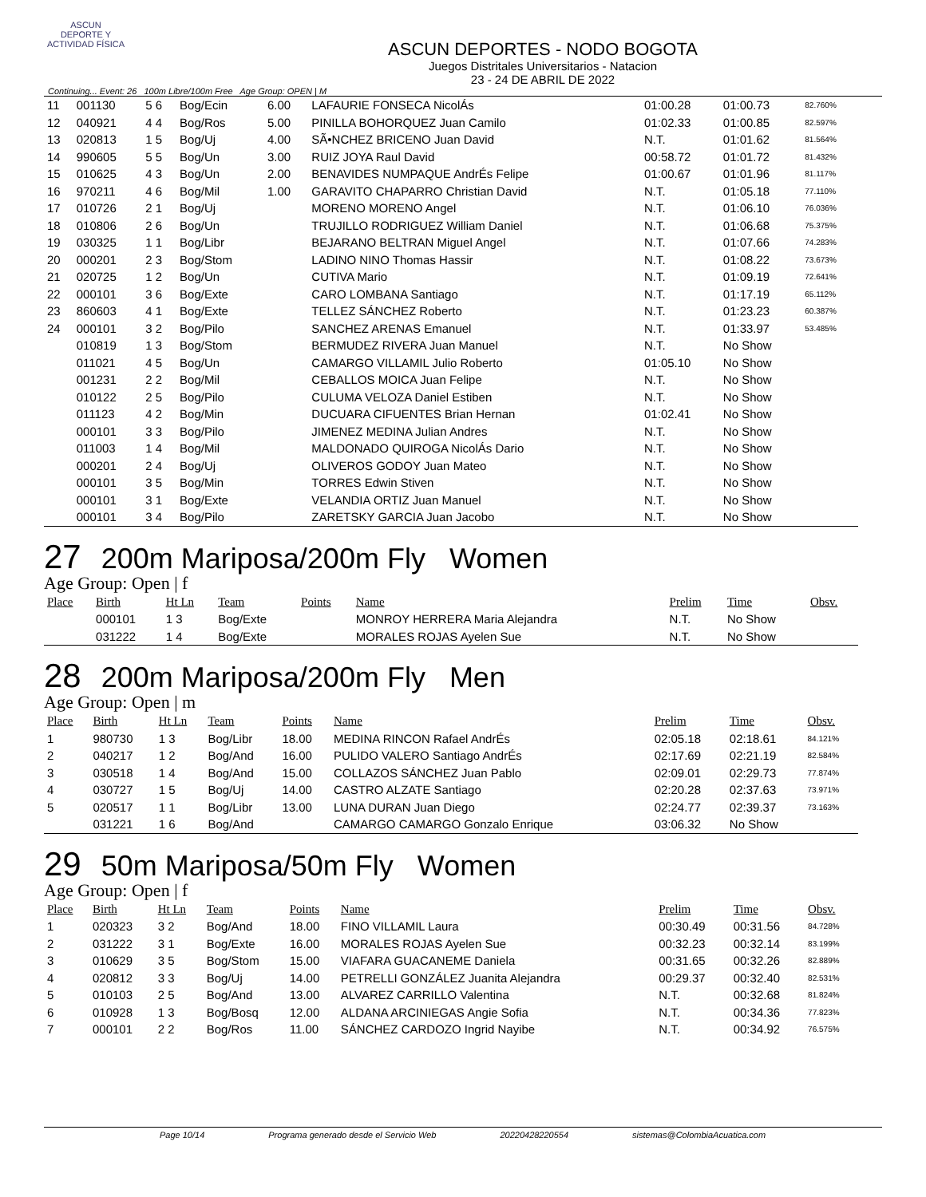ASCUN
DEPORTE Y ACTIVIDAD FÍSICA
ASCUN DEPORTES - NODO BOGOTA
Juegos Distritales Universitarios - Natacion
23 - 24 DE ABRIL DE 2022
Continuing... Event: 26 100m Libre/100m Free Age Group: OPEN | M
| 11 | 001130 | 5 6 | Bog/Ecin | 6.00 | LAFAURIE FONSECA NicolÁs | 01:00.28 | 01:00.73 | 82.760% |
| 12 | 040921 | 4 4 | Bog/Ros | 5.00 | PINILLA BOHORQUEZ Juan Camilo | 01:02.33 | 01:00.85 | 82.597% |
| 13 | 020813 | 1 5 | Bog/Uj | 4.00 | SÃ•NCHEZ BRICENO Juan David | N.T. | 01:01.62 | 81.564% |
| 14 | 990605 | 5 5 | Bog/Un | 3.00 | RUIZ JOYA Raul David | 00:58.72 | 01:01.72 | 81.432% |
| 15 | 010625 | 4 3 | Bog/Un | 2.00 | BENAVIDES NUMPAQUE AndrÉs Felipe | 01:00.67 | 01:01.96 | 81.117% |
| 16 | 970211 | 4 6 | Bog/Mil | 1.00 | GARAVITO CHAPARRO Christian David | N.T. | 01:05.18 | 77.110% |
| 17 | 010726 | 2 1 | Bog/Uj | | MORENO MORENO Angel | N.T. | 01:06.10 | 76.036% |
| 18 | 010806 | 2 6 | Bog/Un | | TRUJILLO RODRIGUEZ William Daniel | N.T. | 01:06.68 | 75.375% |
| 19 | 030325 | 1 1 | Bog/Libr | | BEJARANO BELTRAN Miguel Angel | N.T. | 01:07.66 | 74.283% |
| 20 | 000201 | 2 3 | Bog/Stom | | LADINO NINO Thomas Hassir | N.T. | 01:08.22 | 73.673% |
| 21 | 020725 | 1 2 | Bog/Un | | CUTIVA Mario | N.T. | 01:09.19 | 72.641% |
| 22 | 000101 | 3 6 | Bog/Exte | | CARO LOMBANA Santiago | N.T. | 01:17.19 | 65.112% |
| 23 | 860603 | 4 1 | Bog/Exte | | TELLEZ SÁNCHEZ Roberto | N.T. | 01:23.23 | 60.387% |
| 24 | 000101 | 3 2 | Bog/Pilo | | SANCHEZ ARENAS Emanuel | N.T. | 01:33.97 | 53.485% |
| | 010819 | 1 3 | Bog/Stom | | BERMUDEZ RIVERA Juan Manuel | N.T. | No Show | |
| | 011021 | 4 5 | Bog/Un | | CAMARGO VILLAMIL Julio Roberto | 01:05.10 | No Show | |
| | 001231 | 2 2 | Bog/Mil | | CEBALLOS MOICA Juan Felipe | N.T. | No Show | |
| | 010122 | 2 5 | Bog/Pilo | | CULUMA VELOZA Daniel Estiben | N.T. | No Show | |
| | 011123 | 4 2 | Bog/Min | | DUCUARA CIFUENTES Brian Hernan | 01:02.41 | No Show | |
| | 000101 | 3 3 | Bog/Pilo | | JIMENEZ MEDINA Julian Andres | N.T. | No Show | |
| | 011003 | 1 4 | Bog/Mil | | MALDONADO QUIROGA NicolÁs Dario | N.T. | No Show | |
| | 000201 | 2 4 | Bog/Uj | | OLIVEROS GODOY Juan Mateo | N.T. | No Show | |
| | 000101 | 3 5 | Bog/Min | | TORRES Edwin Stiven | N.T. | No Show | |
| | 000101 | 3 1 | Bog/Exte | | VELANDIA ORTIZ Juan Manuel | N.T. | No Show | |
| | 000101 | 3 4 | Bog/Pilo | | ZARETSKY GARCIA Juan Jacobo | N.T. | No Show | |
27 200m Mariposa/200m Fly Women
Age Group: Open | f
| Place | Birth | Ht Ln | Team | Points | Name | Prelim | Time | Obsv. |
| --- | --- | --- | --- | --- | --- | --- | --- | --- |
| | 000101 | 1 3 | Bog/Exte | | MONROY HERRERA Maria Alejandra | N.T. | No Show | |
| | 031222 | 1 4 | Bog/Exte | | MORALES ROJAS Ayelen Sue | N.T. | No Show | |
28 200m Mariposa/200m Fly Men
Age Group: Open | m
| Place | Birth | Ht Ln | Team | Points | Name | Prelim | Time | Obsv. |
| --- | --- | --- | --- | --- | --- | --- | --- | --- |
| 1 | 980730 | 1 3 | Bog/Libr | 18.00 | MEDINA RINCON Rafael AndrÉs | 02:05.18 | 02:18.61 | 84.121% |
| 2 | 040217 | 1 2 | Bog/And | 16.00 | PULIDO VALERO Santiago AndrÉs | 02:17.69 | 02:21.19 | 82.584% |
| 3 | 030518 | 1 4 | Bog/And | 15.00 | COLLAZOS SÁNCHEZ Juan Pablo | 02:09.01 | 02:29.73 | 77.874% |
| 4 | 030727 | 1 5 | Bog/Uj | 14.00 | CASTRO ALZATE Santiago | 02:20.28 | 02:37.63 | 73.971% |
| 5 | 020517 | 1 1 | Bog/Libr | 13.00 | LUNA DURAN Juan Diego | 02:24.77 | 02:39.37 | 73.163% |
| | 031221 | 1 6 | Bog/And | | CAMARGO CAMARGO Gonzalo Enrique | 03:06.32 | No Show | |
29 50m Mariposa/50m Fly Women
Age Group: Open | f
| Place | Birth | Ht Ln | Team | Points | Name | Prelim | Time | Obsv. |
| --- | --- | --- | --- | --- | --- | --- | --- | --- |
| 1 | 020323 | 3 2 | Bog/And | 18.00 | FINO VILLAMIL Laura | 00:30.49 | 00:31.56 | 84.728% |
| 2 | 031222 | 3 1 | Bog/Exte | 16.00 | MORALES ROJAS Ayelen Sue | 00:32.23 | 00:32.14 | 83.199% |
| 3 | 010629 | 3 5 | Bog/Stom | 15.00 | VIAFARA GUACANEME Daniela | 00:31.65 | 00:32.26 | 82.889% |
| 4 | 020812 | 3 3 | Bog/Uj | 14.00 | PETRELLI GONZÁLEZ Juanita Alejandra | 00:29.37 | 00:32.40 | 82.531% |
| 5 | 010103 | 2 5 | Bog/And | 13.00 | ALVAREZ CARRILLO Valentina | N.T. | 00:32.68 | 81.824% |
| 6 | 010928 | 1 3 | Bog/Bosq | 12.00 | ALDANA ARCINIEGAS Angie Sofia | N.T. | 00:34.36 | 77.823% |
| 7 | 000101 | 2 2 | Bog/Ros | 11.00 | SÁNCHEZ CARDOZO Ingrid Nayibe | N.T. | 00:34.92 | 76.575% |
Page 10/14 Programa generado desde el Servicio Web 20220428220554 sistemas@ColombiaAcuatica.com